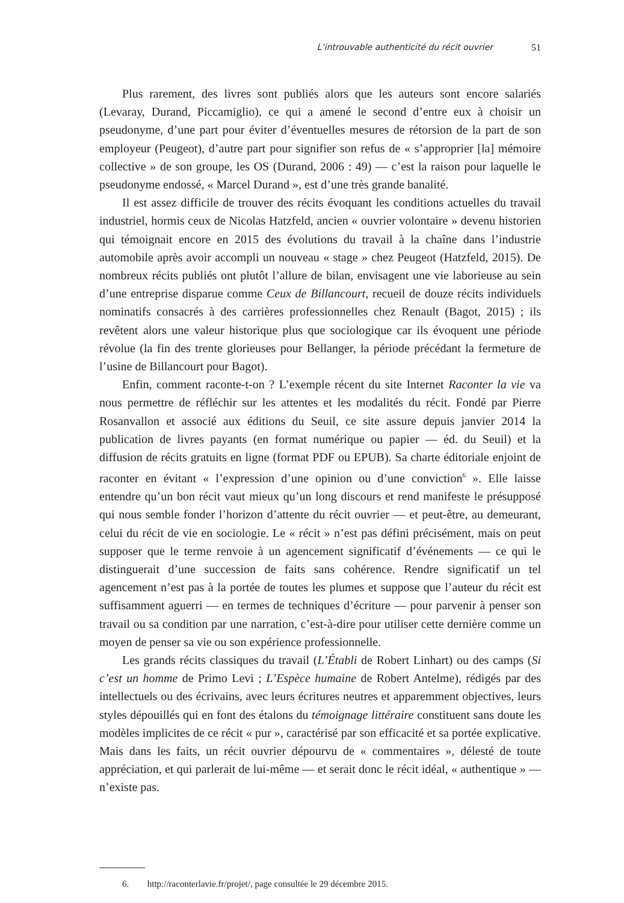L’introuvable authenticité du récit ouvrier 51
Plus rarement, des livres sont publiés alors que les auteurs sont encore salariés (Levaray, Durand, Piccamiglio), ce qui a amené le second d’entre eux à choisir un pseudonyme, d’une part pour éviter d’éventuelles mesures de rétorsion de la part de son employeur (Peugeot), d’autre part pour signifier son refus de « s’approprier [la] mémoire collective » de son groupe, les OS (Durand, 2006 : 49) — c’est la raison pour laquelle le pseudonyme endossé, « Marcel Durand », est d’une très grande banalité.
Il est assez difficile de trouver des récits évoquant les conditions actuelles du travail industriel, hormis ceux de Nicolas Hatzfeld, ancien « ouvrier volontaire » devenu historien qui témoignait encore en 2015 des évolutions du travail à la chaîne dans l’industrie automobile après avoir accompli un nouveau « stage » chez Peugeot (Hatzfeld, 2015). De nombreux récits publiés ont plutôt l’allure de bilan, envisagent une vie laborieuse au sein d’une entreprise disparue comme Ceux de Billancourt, recueil de douze récits individuels nominatifs consacrés à des carrières professionnelles chez Renault (Bagot, 2015) ; ils revêtent alors une valeur historique plus que sociologique car ils évoquent une période révolue (la fin des trente glorieuses pour Bellanger, la période précédant la fermeture de l’usine de Billancourt pour Bagot).
Enfin, comment raconte-t-on ? L’exemple récent du site Internet Raconter la vie va nous permettre de réfléchir sur les attentes et les modalités du récit. Fondé par Pierre Rosanvallon et associé aux éditions du Seuil, ce site assure depuis janvier 2014 la publication de livres payants (en format numérique ou papier — éd. du Seuil) et la diffusion de récits gratuits en ligne (format PDF ou EPUB). Sa charte éditoriale enjoint de raconter en évitant « l’expression d’une opinion ou d’une conviction<sup>6</sup> ». Elle laisse entendre qu’un bon récit vaut mieux qu’un long discours et rend manifeste le présupposé qui nous semble fonder l’horizon d’attente du récit ouvrier — et peut-être, au demeurant, celui du récit de vie en sociologie. Le « récit » n’est pas défini précisément, mais on peut supposer que le terme renvoie à un agencement significatif d’événements — ce qui le distinguerait d’une succession de faits sans cohérence. Rendre significatif un tel agencement n’est pas à la portée de toutes les plumes et suppose que l’auteur du récit est suffisamment aguerri — en termes de techniques d’écriture — pour parvenir à penser son travail ou sa condition par une narration, c’est-à-dire pour utiliser cette dernière comme un moyen de penser sa vie ou son expérience professionnelle.
Les grands récits classiques du travail (L’Établi de Robert Linhart) ou des camps (Si c’est un homme de Primo Levi ; L’Espèce humaine de Robert Antelme), rédigés par des intellectuels ou des écrivains, avec leurs écritures neutres et apparemment objectives, leurs styles dépouillés qui en font des étalons du témoignage littéraire constituent sans doute les modèles implicites de ce récit « pur », caractérisé par son efficacité et sa portée explicative. Mais dans les faits, un récit ouvrier dépourvu de « commentaires », délesté de toute appréciation, et qui parlerait de lui-même — et serait donc le récit idéal, « authentique » — n’existe pas.
6. http://raconterlavie.fr/projet/, page consultée le 29 décembre 2015.